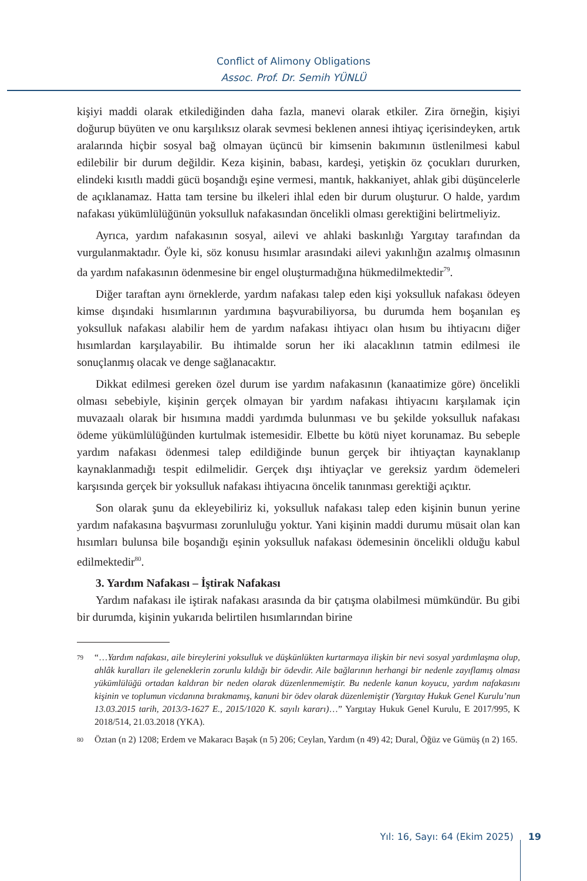Conflict of Alimony Obligations
Assoc. Prof. Dr. Semih YÜNLÜ
kişiyi maddi olarak etkilediğinden daha fazla, manevi olarak etkiler. Zira örneğin, kişiyi doğurup büyüten ve onu karşılıksız olarak sevmesi beklenen annesi ihtiyaç içerisindeyken, artık aralarında hiçbir sosyal bağ olmayan üçüncü bir kimsenin bakımının üstlenilmesi kabul edilebilir bir durum değildir. Keza kişinin, babası, kardeşi, yetişkin öz çocukları dururken, elindeki kısıtlı maddi gücü boşandığı eşine vermesi, mantık, hakkaniyet, ahlak gibi düşüncelerle de açıklanamaz. Hatta tam tersine bu ilkeleri ihlal eden bir durum oluşturur. O halde, yardım nafakası yükümlülüğünün yoksulluk nafakasından öncelikli olması gerektiğini belirtmeliyiz.
Ayrıca, yardım nafakasının sosyal, ailevi ve ahlaki baskınlığı Yargıtay tarafından da vurgulanmaktadır. Öyle ki, söz konusu hısımlar arasındaki ailevi yakınlığın azalmış olmasının da yardım nafakasının ödenmesine bir engel oluşturmadığına hükmedilmektedir<sup>79</sup>.
Diğer taraftan aynı örneklerde, yardım nafakası talep eden kişi yoksulluk nafakası ödeyen kimse dışındaki hısımlarının yardımına başvurabiliyorsa, bu durumda hem boşanılan eş yoksulluk nafakası alabilir hem de yardım nafakası ihtiyacı olan hısım bu ihtiyacını diğer hısımlardan karşılayabilir. Bu ihtimalde sorun her iki alacaklının tatmin edilmesi ile sonuçlanmış olacak ve denge sağlanacaktır.
Dikkat edilmesi gereken özel durum ise yardım nafakasının (kanaatimize göre) öncelikli olması sebebiyle, kişinin gerçek olmayan bir yardım nafakası ihtiyacını karşılamak için muvazaalı olarak bir hısımına maddi yardımda bulunması ve bu şekilde yoksulluk nafakası ödeme yükümlülüğünden kurtulmak istemesidir. Elbette bu kötü niyet korunamaz. Bu sebeple yardım nafakası ödenmesi talep edildiğinde bunun gerçek bir ihtiyaçtan kaynaklanıp kaynaklanmadığı tespit edilmelidir. Gerçek dışı ihtiyaçlar ve gereksiz yardım ödemeleri karşısında gerçek bir yoksulluk nafakası ihtiyacına öncelik tanınması gerektiği açıktır.
Son olarak şunu da ekleyebiliriz ki, yoksulluk nafakası talep eden kişinin bunun yerine yardım nafakasına başvurması zorunluluğu yoktur. Yani kişinin maddi durumu müsait olan kan hısımları bulunsa bile boşandığı eşinin yoksulluk nafakası ödemesinin öncelikli olduğu kabul edilmektedir<sup>80</sup>.
3. Yardım Nafakası – İştirak Nafakası
Yardım nafakası ile iştirak nafakası arasında da bir çatışma olabilmesi mümkündür. Bu gibi bir durumda, kişinin yukarıda belirtilen hısımlarından birine
79 “…Yardım nafakası, aile bireylerini yoksulluk ve düşkünlükten kurtarmaya ilişkin bir nevi sosyal yardımlaşma olup, ahlâk kuralları ile geleneklerin zorunlu kıldığı bir ödevdir. Aile bağlarının herhangi bir nedenle zayıflamış olması yükümlülüğü ortadan kaldıran bir neden olarak düzenlenmemiştir. Bu nedenle kanun koyucu, yardım nafakasını kişinin ve toplumun vicdanına bırakmamış, kanuni bir ödev olarak düzenlemiştir (Yargıtay Hukuk Genel Kurulu’nun 13.03.2015 tarih, 2013/3-1627 E., 2015/1020 K. sayılı kararı)…” Yargıtay Hukuk Genel Kurulu, E 2017/995, K 2018/514, 21.03.2018 (YKA).
80 Öztan (n 2) 1208; Erdem ve Makaracı Başak (n 5) 206; Ceylan, Yardım (n 49) 42; Dural, Öğüz ve Gümüş (n 2) 165.
Yıl: 16, Sayı: 64 (Ekim 2025) 19